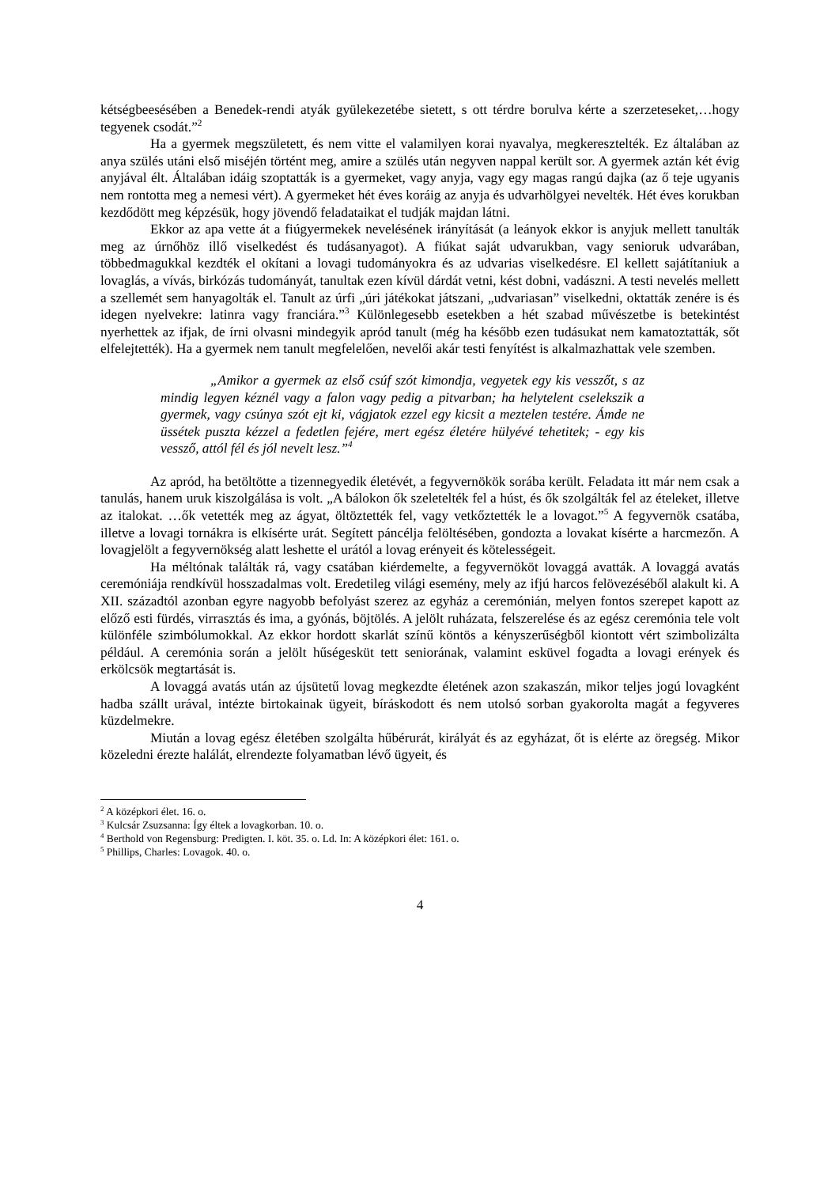kétségbeesésében a Benedek-rendi atyák gyülekezetébe sietett, s ott térdre borulva kérte a szerzeteseket,…hogy tegyenek csodát.”<sup>2</sup>
Ha a gyermek megszületett, és nem vitte el valamilyen korai nyavalya, megkeresztelték. Ez általában az anya szülés utáni első miséjén történt meg, amire a szülés után negyven nappal került sor. A gyermek aztán két évig anyjával élt. Általában idáig szoptatták is a gyermeket, vagy anyja, vagy egy magas rangú dajka (az ő teje ugyanis nem rontotta meg a nemesi vért). A gyermeket hét éves koráig az anyja és udvarhölgyei nevelték. Hét éves korukban kezdődött meg képzésük, hogy jövendő feladataikat el tudják majdan látni.
Ekkor az apa vette át a fiúgyermekek nevelésének irányítását (a leányok ekkor is anyjuk mellett tanulták meg az úrnőhöz illő viselkedést és tudásanyagot). A fiúkat saját udvarukban, vagy senioruk udvarában, többedmagukkal kezdték el okítani a lovagi tudományokra és az udvarias viselkedésre. El kellett sajátítaniuk a lovaglás, a vívás, birkózás tudományát, tanultak ezen kívül dárdát vetni, kést dobni, vadászni. A testi nevelés mellett a szellemét sem hanyagolták el. Tanult az úrfi „úri játékokat játszani, „udvariasan” viselkedni, oktatták zenére is és idegen nyelvekre: latinra vagy franciára.”<sup>3</sup> Különlegesebb esetekben a hét szabad művészetbe is betekintést nyerhettek az ifjak, de írni olvasni mindegyik apród tanult (még ha később ezen tudásukat nem kamatoztatták, sőt elfelejtették). Ha a gyermek nem tanult megfelelően, nevelői akár testi fenyítést is alkalmazhattak vele szemben.
„Amikor a gyermek az első csúf szót kimondja, vegyetek egy kis vesszőt, s az mindig legyen kéznél vagy a falon vagy pedig a pitvarban; ha helytelent cselekszik a gyermek, vagy csúnya szót ejt ki, vágjatok ezzel egy kicsit a meztelen testére. Ámde ne üssétek puszta kézzel a fedetlen fejére, mert egész életére hülyévé tehetitek; - egy kis vessző, attól fél és jól nevelt lesz.”<sup>4</sup>
Az apród, ha betöltötte a tizennegyedik életévét, a fegyvernökök sorába került. Feladata itt már nem csak a tanulás, hanem uruk kiszolgálása is volt. „A bálokon ők szeletelték fel a húst, és ők szolgálták fel az ételeket, illetve az italokat. …ők vetették meg az ágyat, öltöztették fel, vagy vetkőztették le a lovagot.”<sup>5</sup> A fegyvernök csatába, illetve a lovagi tornákra is elkísérte urát. Segített páncélja felöltésében, gondozta a lovakat kísérte a harcmezőn. A lovagjelölt a fegyvernökség alatt leshette el urától a lovag erényeit és kötelességeit.
Ha méltónak találták rá, vagy csatában kiérdemelte, a fegyvernököt lovaggá avatták. A lovaggá avatás ceremóniája rendkívül hosszadalmas volt. Eredetileg világi esemény, mely az ifjú harcos felövezéséből alakult ki. A XII. századtól azonban egyre nagyobb befolyást szerez az egyház a ceremónián, melyen fontos szerepet kapott az előző esti fürdés, virrasztás és ima, a gyónás, böjtölés. A jelölt ruházata, felszerelése és az egész ceremónia tele volt különféle szimbólumokkal. Az ekkor hordott skarlát színű köntös a kényszerűségből kiontott vért szimbolizálta például. A ceremónia során a jelölt hűségesküt tett seniorának, valamint esküvel fogadta a lovagi erények és erkölcsök megtartását is.
A lovaggá avatás után az újsütetű lovag megkezdte életének azon szakaszán, mikor teljes jogú lovagként hadba szállt urával, intézte birtokainak ügyeit, bíráskodott és nem utolsó sorban gyakorolta magát a fegyveres küzdelmekre.
Miután a lovag egész életében szolgálta hűbérurát, királyát és az egyházat, őt is elérte az öregség. Mikor közeledni érezte halálát, elrendezte folyamatban lévő ügyeit, és
<sup>2</sup> A középkori élet. 16. o.
<sup>3</sup> Kulcsár Zsuzsanna: Így éltek a lovagkorban. 10. o.
<sup>4</sup> Berthold von Regensburg: Predigten. I. köt. 35. o. Ld. In: A középkori élet: 161. o.
<sup>5</sup> Phillips, Charles: Lovagok. 40. o.
4